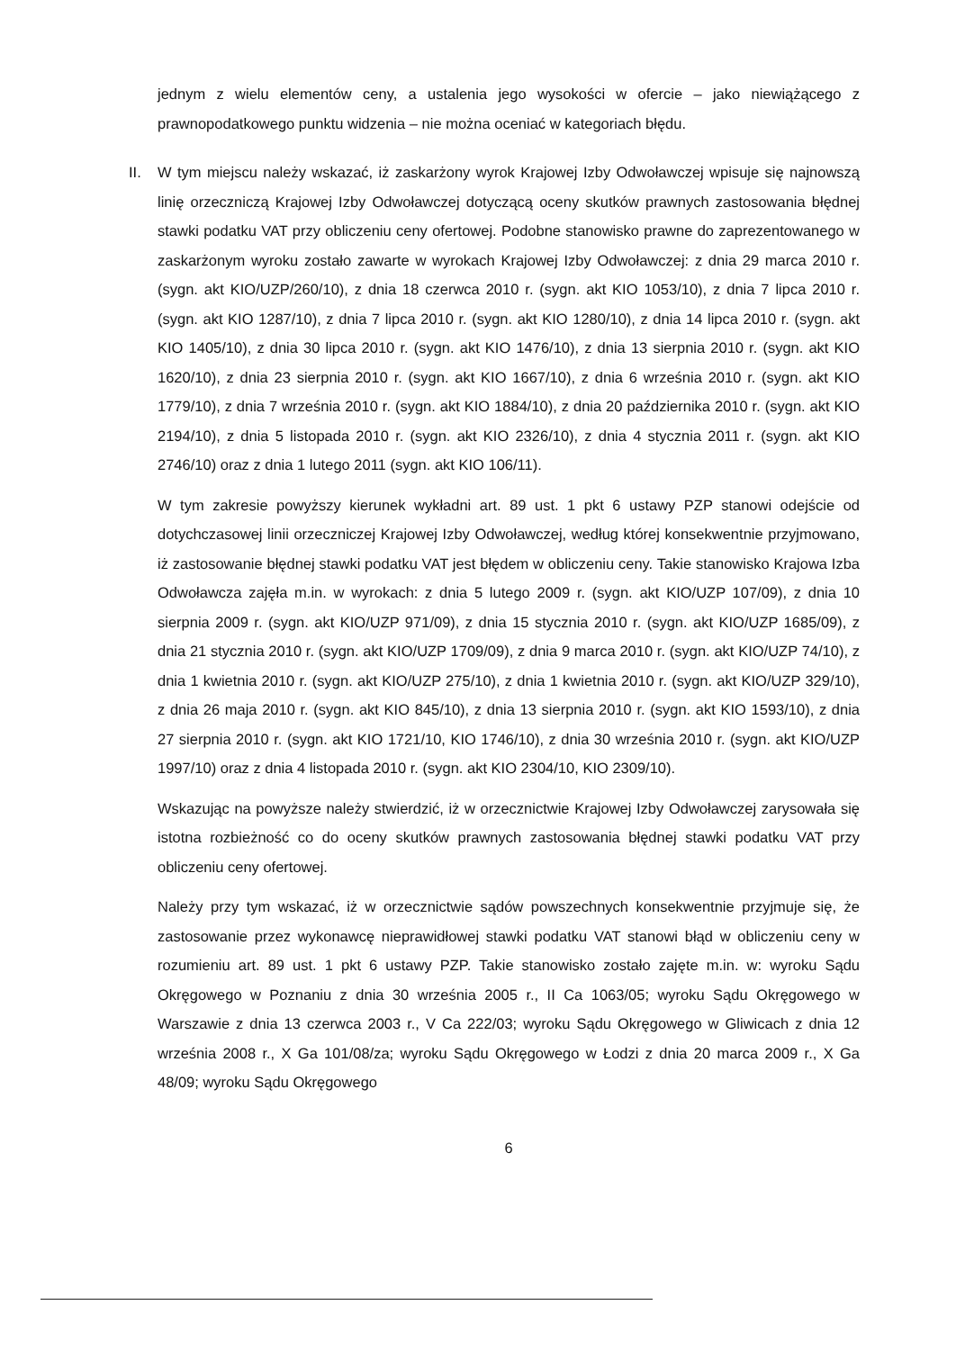jednym z wielu elementów ceny, a ustalenia jego wysokości w ofercie – jako niewiążącego z prawnopodatkowego punktu widzenia – nie można oceniać w kategoriach błędu.
II. W tym miejscu należy wskazać, iż zaskarżony wyrok Krajowej Izby Odwoławczej wpisuje się najnowszą linię orzeczniczą Krajowej Izby Odwoławczej dotyczącą oceny skutków prawnych zastosowania błędnej stawki podatku VAT przy obliczeniu ceny ofertowej. Podobne stanowisko prawne do zaprezentowanego w zaskarżonym wyroku zostało zawarte w wyrokach Krajowej Izby Odwoławczej: z dnia 29 marca 2010 r. (sygn. akt KIO/UZP/260/10), z dnia 18 czerwca 2010 r. (sygn. akt KIO 1053/10), z dnia 7 lipca 2010 r. (sygn. akt KIO 1287/10), z dnia 7 lipca 2010 r. (sygn. akt KIO 1280/10), z dnia 14 lipca 2010 r. (sygn. akt KIO 1405/10), z dnia 30 lipca 2010 r. (sygn. akt KIO 1476/10), z dnia 13 sierpnia 2010 r. (sygn. akt KIO 1620/10), z dnia 23 sierpnia 2010 r. (sygn. akt KIO 1667/10), z dnia 6 września 2010 r. (sygn. akt KIO 1779/10), z dnia 7 września 2010 r. (sygn. akt KIO 1884/10), z dnia 20 października 2010 r. (sygn. akt KIO 2194/10), z dnia 5 listopada 2010 r. (sygn. akt KIO 2326/10), z dnia 4 stycznia 2011 r. (sygn. akt KIO 2746/10) oraz z dnia 1 lutego 2011 (sygn. akt KIO 106/11).
W tym zakresie powyższy kierunek wykładni art. 89 ust. 1 pkt 6 ustawy PZP stanowi odejście od dotychczasowej linii orzeczniczej Krajowej Izby Odwoławczej, według której konsekwentnie przyjmowano, iż zastosowanie błędnej stawki podatku VAT jest błędem w obliczeniu ceny. Takie stanowisko Krajowa Izba Odwoławcza zajęła m.in. w wyrokach: z dnia 5 lutego 2009 r. (sygn. akt KIO/UZP 107/09), z dnia 10 sierpnia 2009 r. (sygn. akt KIO/UZP 971/09), z dnia 15 stycznia 2010 r. (sygn. akt KIO/UZP 1685/09), z dnia 21 stycznia 2010 r. (sygn. akt KIO/UZP 1709/09), z dnia 9 marca 2010 r. (sygn. akt KIO/UZP 74/10), z dnia 1 kwietnia 2010 r. (sygn. akt KIO/UZP 275/10), z dnia 1 kwietnia 2010 r. (sygn. akt KIO/UZP 329/10), z dnia 26 maja 2010 r. (sygn. akt KIO 845/10), z dnia 13 sierpnia 2010 r. (sygn. akt KIO 1593/10), z dnia 27 sierpnia 2010 r. (sygn. akt KIO 1721/10, KIO 1746/10), z dnia 30 września 2010 r. (sygn. akt KIO/UZP 1997/10) oraz z dnia 4 listopada 2010 r. (sygn. akt KIO 2304/10, KIO 2309/10).
Wskazując na powyższe należy stwierdzić, iż w orzecznictwie Krajowej Izby Odwoławczej zarysowała się istotna rozbieżność co do oceny skutków prawnych zastosowania błędnej stawki podatku VAT przy obliczeniu ceny ofertowej.
Należy przy tym wskazać, iż w orzecznictwie sądów powszechnych konsekwentnie przyjmuje się, że zastosowanie przez wykonawcę nieprawidłowej stawki podatku VAT stanowi błąd w obliczeniu ceny w rozumieniu art. 89 ust. 1 pkt 6 ustawy PZP. Takie stanowisko zostało zajęte m.in. w: wyroku Sądu Okręgowego w Poznaniu z dnia 30 września 2005 r., II Ca 1063/05; wyroku Sądu Okręgowego w Warszawie z dnia 13 czerwca 2003 r., V Ca 222/03; wyroku Sądu Okręgowego w Gliwicach z dnia 12 września 2008 r., X Ga 101/08/za; wyroku Sądu Okręgowego w Łodzi z dnia 20 marca 2009 r., X Ga 48/09; wyroku Sądu Okręgowego
6